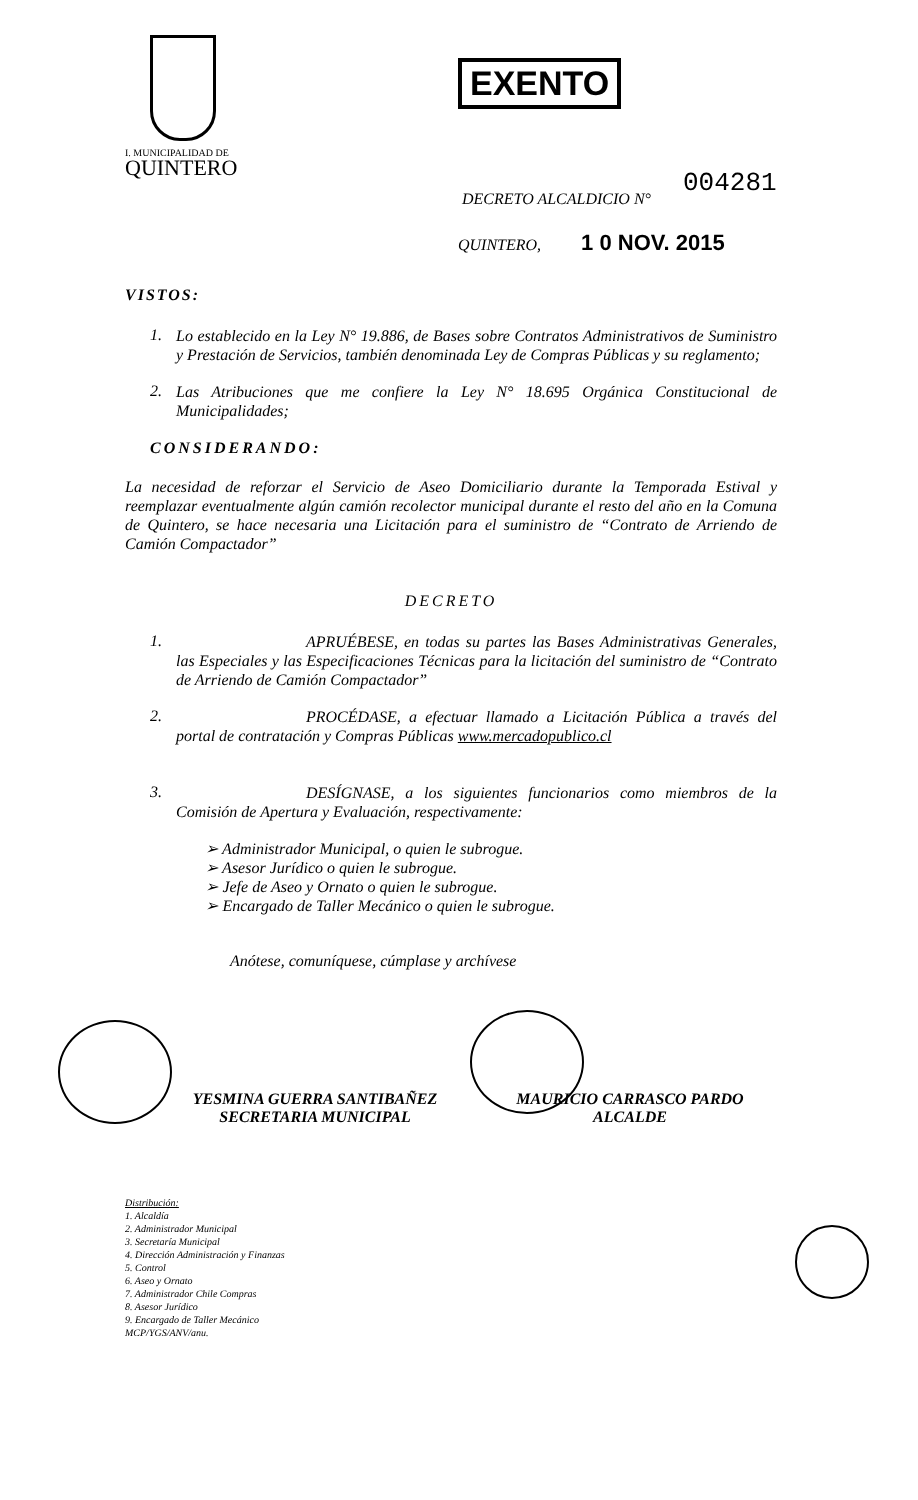I. MUNICIPALIDAD DE
QUINTERO
EXENTO
004281
DECRETO ALCALDICIO N°
QUINTERO, 1 0 NOV. 2015
VISTOS:
1.
Lo establecido en la Ley N° 19.886, de Bases sobre Contratos Administrativos de Suministro y Prestación de Servicios, también denominada Ley de Compras Públicas y su reglamento;
2.
Las Atribuciones que me confiere la Ley N° 18.695 Orgánica Constitucional de Municipalidades;
CONSIDERANDO:
La necesidad de reforzar el Servicio de Aseo Domiciliario durante la Temporada Estival y reemplazar eventualmente algún camión recolector municipal durante el resto del año en la Comuna de Quintero, se hace necesaria una Licitación para el suministro de “Contrato de Arriendo de Camión Compactador”
DECRETO
1.
APRUÉBESE, en todas su partes las Bases Administrativas Generales, las Especiales y las Especificaciones Técnicas para la licitación del suministro de “Contrato de Arriendo de Camión Compactador”
2.
PROCÉDASE, a efectuar llamado a Licitación Pública a través del portal de contratación y Compras Públicas www.mercadopublico.cl
3.
DESÍGNASE, a los siguientes funcionarios como miembros de la Comisión de Apertura y Evaluación, respectivamente:
➢ Administrador Municipal, o quien le subrogue.
➢ Asesor Jurídico o quien le subrogue.
➢ Jefe de Aseo y Ornato o quien le subrogue.
➢ Encargado de Taller Mecánico o quien le subrogue.
Anótese, comuníquese, cúmplase y archívese
YESMINA GUERRA SANTIBAÑEZ
SECRETARIA MUNICIPAL
MAURICIO CARRASCO PARDO
ALCALDE
Distribución:
1. Alcaldía
2. Administrador Municipal
3. Secretaría Municipal
4. Dirección Administración y Finanzas
5. Control
6. Aseo y Ornato
7. Administrador Chile Compras
8. Asesor Jurídico
9. Encargado de Taller Mecánico
MCP/YGS/ANV/anu.